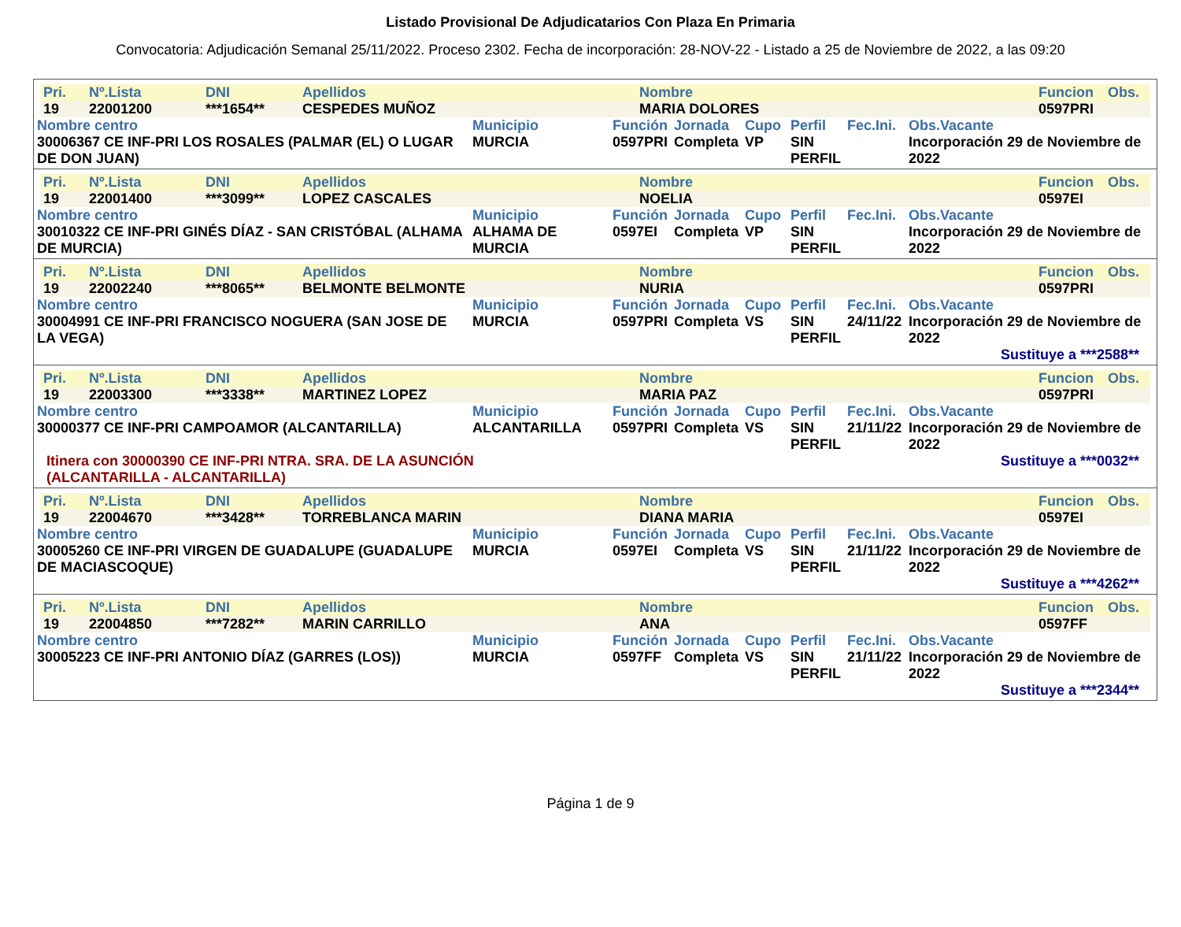Listado Provisional De Adjudicatarios Con Plaza En Primaria
Convocatoria: Adjudicación Semanal 25/11/2022. Proceso 2302. Fecha de incorporación: 28-NOV-22 - Listado a 25 de Noviembre de 2022, a las 09:20
| Pri. | Nº.Lista | DNI | Apellidos | Nombre | Funcion | Obs. |
| 19 | 22001200 | ***1654** | CESPEDES MUÑOZ | MARIA DOLORES | 0597PRI | |
| Nombre centro | Municipio | Función | Jornada | Cupo | Perfil | Fec.Ini. | Obs.Vacante |
| 30006367 CE INF-PRI LOS ROSALES (PALMAR (EL) O LUGAR DE DON JUAN) | MURCIA | 0597PRI | Completa | VP | SIN PERFIL | | Incorporación 29 de Noviembre de 2022 |
| Pri. | Nº.Lista | DNI | Apellidos | Nombre | Funcion | Obs. |
| 19 | 22001400 | ***3099** | LOPEZ CASCALES | NOELIA | 0597EI | |
| Nombre centro | Municipio | Función | Jornada | Cupo | Perfil | Fec.Ini. | Obs.Vacante |
| 30010322 CE INF-PRI GINÉS DÍAZ - SAN CRISTÓBAL (ALHAMA DE MURCIA) | ALHAMA DE MURCIA | 0597EI | Completa | VP | SIN PERFIL | | Incorporación 29 de Noviembre de 2022 |
| Pri. | Nº.Lista | DNI | Apellidos | Nombre | Funcion | Obs. |
| 19 | 22002240 | ***8065** | BELMONTE BELMONTE | NURIA | 0597PRI | |
| Nombre centro | Municipio | Función | Jornada | Cupo | Perfil | Fec.Ini. | Obs.Vacante |
| 30004991 CE INF-PRI FRANCISCO NOGUERA (SAN JOSE DE LA VEGA) | MURCIA | 0597PRI | Completa | VS | SIN PERFIL | 24/11/22 | Incorporación 29 de Noviembre de 2022 |
Sustituye a ***2588**
| Pri. | Nº.Lista | DNI | Apellidos | Nombre | Funcion | Obs. |
| 19 | 22003300 | ***3338** | MARTINEZ LOPEZ | MARIA PAZ | 0597PRI | |
| Nombre centro | Municipio | Función | Jornada | Cupo | Perfil | Fec.Ini. | Obs.Vacante |
| 30000377 CE INF-PRI CAMPOAMOR (ALCANTARILLA) | ALCANTARILLA | 0597PRI | Completa | VS | SIN PERFIL | 21/11/22 | Incorporación 29 de Noviembre de 2022 |
| Itinera con 30000390 CE INF-PRI NTRA. SRA. DE LA ASUNCIÓN (ALCANTARILLA - ALCANTARILLA) | Sustituye a ***0032** |
| Pri. | Nº.Lista | DNI | Apellidos | Nombre | Funcion | Obs. |
| 19 | 22004670 | ***3428** | TORREBLANCA MARIN | DIANA MARIA | 0597EI | |
| Nombre centro | Municipio | Función | Jornada | Cupo | Perfil | Fec.Ini. | Obs.Vacante |
| 30005260 CE INF-PRI VIRGEN DE GUADALUPE (GUADALUPE DE MACIASCOQUE) | MURCIA | 0597EI | Completa | VS | SIN PERFIL | 21/11/22 | Incorporación 29 de Noviembre de 2022 |
Sustituye a ***4262**
| Pri. | Nº.Lista | DNI | Apellidos | Nombre | Funcion | Obs. |
| 19 | 22004850 | ***7282** | MARIN CARRILLO | ANA | 0597FF | |
| Nombre centro | Municipio | Función | Jornada | Cupo | Perfil | Fec.Ini. | Obs.Vacante |
| 30005223 CE INF-PRI ANTONIO DÍAZ (GARRES (LOS)) | MURCIA | 0597FF | Completa | VS | SIN PERFIL | 21/11/22 | Incorporación 29 de Noviembre de 2022 |
Sustituye a ***2344**
Página 1 de 9